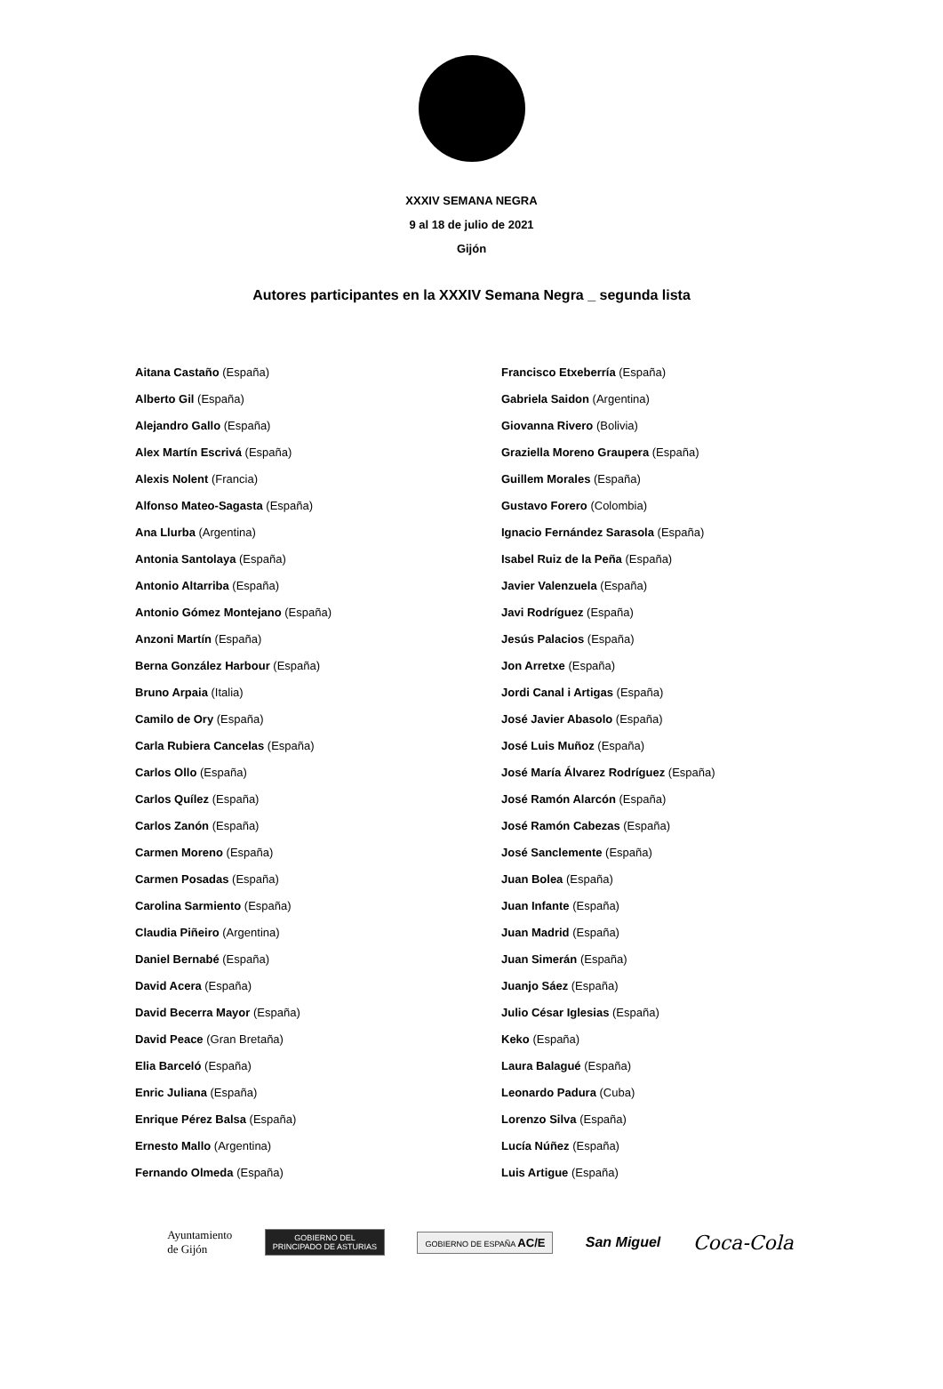XXXIV SEMANA NEGRA
9 al 18 de julio de 2021
Gijón
Autores participantes en la XXXIV Semana Negra _ segunda lista
Aitana Castaño (España)
Alberto Gil (España)
Alejandro Gallo (España)
Alex Martín Escrivá (España)
Alexis Nolent (Francia)
Alfonso Mateo-Sagasta (España)
Ana Llurba (Argentina)
Antonia Santolaya (España)
Antonio Altarriba (España)
Antonio Gómez Montejano (España)
Anzoni Martín (España)
Berna González Harbour (España)
Bruno Arpaia (Italia)
Camilo de Ory (España)
Carla Rubiera Cancelas (España)
Carlos Ollo (España)
Carlos Quílez (España)
Carlos Zanón (España)
Carmen Moreno (España)
Carmen Posadas (España)
Carolina Sarmiento (España)
Claudia Piñeiro (Argentina)
Daniel Bernabé (España)
David Acera (España)
David Becerra Mayor (España)
David Peace (Gran Bretaña)
Elia Barceló (España)
Enric Juliana (España)
Enrique Pérez Balsa (España)
Ernesto Mallo (Argentina)
Fernando Olmeda (España)
Francisco Etxeberría (España)
Gabriela Saidon (Argentina)
Giovanna Rivero (Bolivia)
Graziella Moreno Graupera (España)
Guillem Morales (España)
Gustavo Forero (Colombia)
Ignacio Fernández Sarasola (España)
Isabel Ruiz de la Peña (España)
Javier Valenzuela (España)
Javi Rodríguez (España)
Jesús Palacios (España)
Jon Arretxe (España)
Jordi Canal i Artigas (España)
José Javier Abasolo (España)
José Luis Muñoz (España)
José María Álvarez Rodríguez (España)
José Ramón Alarcón (España)
José Ramón Cabezas (España)
José Sanclemente (España)
Juan Bolea (España)
Juan Infante (España)
Juan Madrid (España)
Juan Simerán (España)
Juanjo Sáez (España)
Julio César Iglesias (España)
Keko (España)
Laura Balagué (España)
Leonardo Padura (Cuba)
Lorenzo Silva (España)
Lucía Núñez (España)
Luis Artigue (España)
Ayuntamiento
de Gijón
GOBIERNO DEL
PRINCIPADO DE ASTURIAS
GOBIERNO DE ESPAÑA AC/E
San Miguel
Coca-Cola